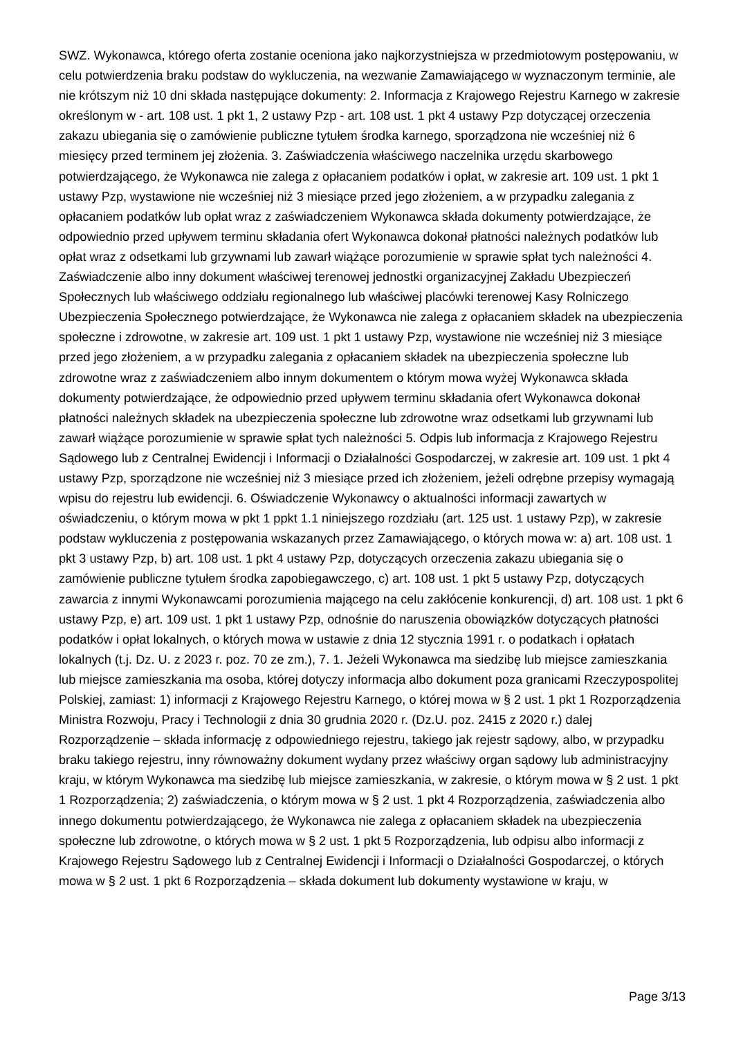SWZ. Wykonawca, którego oferta zostanie oceniona jako najkorzystniejsza w przedmiotowym postępowaniu, w celu potwierdzenia braku podstaw do wykluczenia, na wezwanie Zamawiającego w wyznaczonym terminie, ale nie krótszym niż 10 dni składa następujące dokumenty: 2. Informacja z Krajowego Rejestru Karnego w zakresie określonym w - art. 108 ust. 1 pkt 1, 2 ustawy Pzp - art. 108 ust. 1 pkt 4 ustawy Pzp dotyczącej orzeczenia zakazu ubiegania się o zamówienie publiczne tytułem środka karnego, sporządzona nie wcześniej niż 6 miesięcy przed terminem jej złożenia. 3. Zaświadczenia właściwego naczelnika urzędu skarbowego potwierdzającego, że Wykonawca nie zalega z opłacaniem podatków i opłat, w zakresie art. 109 ust. 1 pkt 1 ustawy Pzp, wystawione nie wcześniej niż 3 miesiące przed jego złożeniem, a w przypadku zalegania z opłacaniem podatków lub opłat wraz z zaświadczeniem Wykonawca składa dokumenty potwierdzające, że odpowiednio przed upływem terminu składania ofert Wykonawca dokonał płatności należnych podatków lub opłat wraz z odsetkami lub grzywnami lub zawarł wiążące porozumienie w sprawie spłat tych należności 4. Zaświadczenie albo inny dokument właściwej terenowej jednostki organizacyjnej Zakładu Ubezpieczeń Społecznych lub właściwego oddziału regionalnego lub właściwej placówki terenowej Kasy Rolniczego Ubezpieczenia Społecznego potwierdzające, że Wykonawca nie zalega z opłacaniem składek na ubezpieczenia społeczne i zdrowotne, w zakresie art. 109 ust. 1 pkt 1 ustawy Pzp, wystawione nie wcześniej niż 3 miesiące przed jego złożeniem, a w przypadku zalegania z opłacaniem składek na ubezpieczenia społeczne lub zdrowotne wraz z zaświadczeniem albo innym dokumentem o którym mowa wyżej Wykonawca składa dokumenty potwierdzające, że odpowiednio przed upływem terminu składania ofert Wykonawca dokonał płatności należnych składek na ubezpieczenia społeczne lub zdrowotne wraz odsetkami lub grzywnami lub zawarł wiążące porozumienie w sprawie spłat tych należności 5. Odpis lub informacja z Krajowego Rejestru Sądowego lub z Centralnej Ewidencji i Informacji o Działalności Gospodarczej, w zakresie art. 109 ust. 1 pkt 4 ustawy Pzp, sporządzone nie wcześniej niż 3 miesiące przed ich złożeniem, jeżeli odrębne przepisy wymagają wpisu do rejestru lub ewidencji. 6. Oświadczenie Wykonawcy o aktualności informacji zawartych w oświadczeniu, o którym mowa w pkt 1 ppkt 1.1 niniejszego rozdziału (art. 125 ust. 1 ustawy Pzp), w zakresie podstaw wykluczenia z postępowania wskazanych przez Zamawiającego, o których mowa w: a) art. 108 ust. 1 pkt 3 ustawy Pzp, b) art. 108 ust. 1 pkt 4 ustawy Pzp, dotyczących orzeczenia zakazu ubiegania się o zamówienie publiczne tytułem środka zapobiegawczego, c) art. 108 ust. 1 pkt 5 ustawy Pzp, dotyczących zawarcia z innymi Wykonawcami porozumienia mającego na celu zakłócenie konkurencji, d) art. 108 ust. 1 pkt 6 ustawy Pzp, e) art. 109 ust. 1 pkt 1 ustawy Pzp, odnośnie do naruszenia obowiązków dotyczących płatności podatków i opłat lokalnych, o których mowa w ustawie z dnia 12 stycznia 1991 r. o podatkach i opłatach lokalnych (t.j. Dz. U. z 2023 r. poz. 70 ze zm.), 7. 1. Jeżeli Wykonawca ma siedzibę lub miejsce zamieszkania lub miejsce zamieszkania ma osoba, której dotyczy informacja albo dokument poza granicami Rzeczypospolitej Polskiej, zamiast: 1) informacji z Krajowego Rejestru Karnego, o której mowa w § 2 ust. 1 pkt 1 Rozporządzenia Ministra Rozwoju, Pracy i Technologii z dnia 30 grudnia 2020 r. (Dz.U. poz. 2415 z 2020 r.) dalej Rozporządzenie – składa informację z odpowiedniego rejestru, takiego jak rejestr sądowy, albo, w przypadku braku takiego rejestru, inny równoważny dokument wydany przez właściwy organ sądowy lub administracyjny kraju, w którym Wykonawca ma siedzibę lub miejsce zamieszkania, w zakresie, o którym mowa w § 2 ust. 1 pkt 1 Rozporządzenia; 2) zaświadczenia, o którym mowa w § 2 ust. 1 pkt 4 Rozporządzenia, zaświadczenia albo innego dokumentu potwierdzającego, że Wykonawca nie zalega z opłacaniem składek na ubezpieczenia społeczne lub zdrowotne, o których mowa w § 2 ust. 1 pkt 5 Rozporządzenia, lub odpisu albo informacji z Krajowego Rejestru Sądowego lub z Centralnej Ewidencji i Informacji o Działalności Gospodarczej, o których mowa w § 2 ust. 1 pkt 6 Rozporządzenia – składa dokument lub dokumenty wystawione w kraju, w
Page 3/13